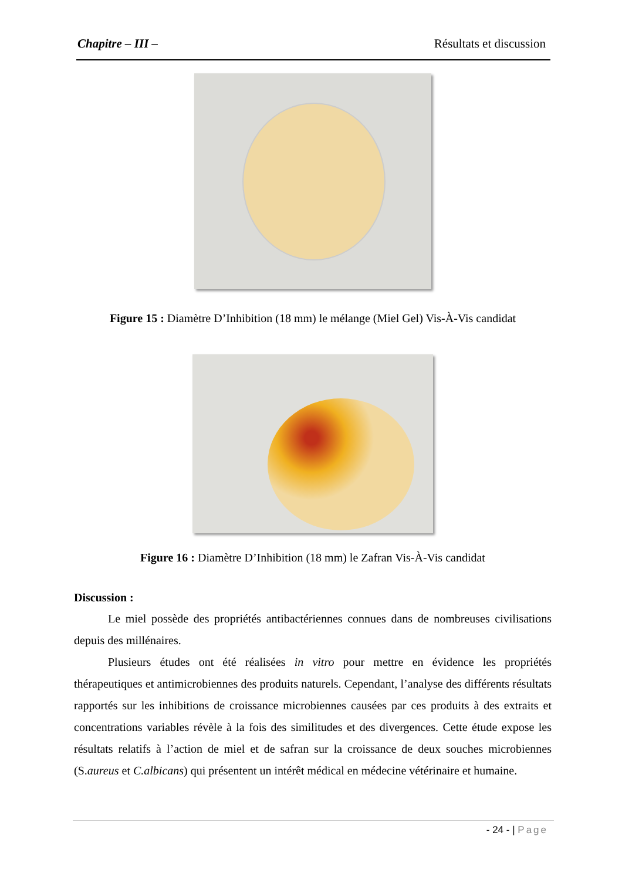Chapitre – III – Résultats et discussion
Figure 15 : Diamètre D’Inhibition (18 mm) le mélange (Miel Gel) Vis-À-Vis candidat
Figure 16 : Diamètre D’Inhibition (18 mm) le Zafran Vis-À-Vis candidat
Discussion :
Le miel possède des propriétés antibactériennes connues dans de nombreuses civilisations depuis des millénaires.
Plusieurs études ont été réalisées in vitro pour mettre en évidence les propriétés thérapeutiques et antimicrobiennes des produits naturels. Cependant, l’analyse des différents résultats rapportés sur les inhibitions de croissance microbiennes causées par ces produits à des extraits et concentrations variables révèle à la fois des similitudes et des divergences. Cette étude expose les résultats relatifs à l’action de miel et de safran sur la croissance de deux souches microbiennes (S.aureus et C.albicans) qui présentent un intérêt médical en médecine vétérinaire et humaine.
- 24 - | Page